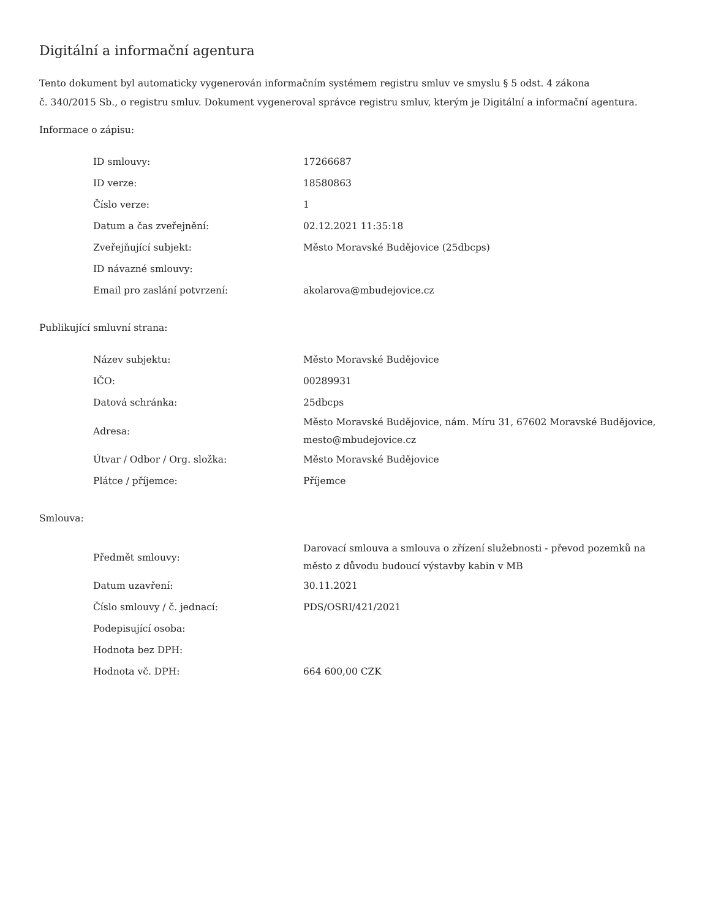Digitální a informační agentura
Tento dokument byl automaticky vygenerován informačním systémem registru smluv ve smyslu § 5 odst. 4 zákona
č. 340/2015 Sb., o registru smluv. Dokument vygeneroval správce registru smluv, kterým je Digitální a informační agentura.
Informace o zápisu:
| ID smlouvy: | 17266687 |
| ID verze: | 18580863 |
| Číslo verze: | 1 |
| Datum a čas zveřejnění: | 02.12.2021 11:35:18 |
| Zveřejňující subjekt: | Město Moravské Budějovice (25dbcps) |
| ID návazné smlouvy: | |
| Email pro zaslání potvrzení: | akolarova@mbudejovice.cz |
Publikující smluvní strana:
| Název subjektu: | Město Moravské Budějovice |
| IČO: | 00289931 |
| Datová schránka: | 25dbcps |
| Adresa: | Město Moravské Budějovice, nám. Míru 31, 67602 Moravské Budějovice, mesto@mbudejovice.cz |
| Útvar / Odbor / Org. složka: | Město Moravské Budějovice |
| Plátce / příjemce: | Příjemce |
Smlouva:
| Předmět smlouvy: | Darovací smlouva a smlouva o zřízení služebnosti - převod pozemků na město z důvodu budoucí výstavby kabin v MB |
| Datum uzavření: | 30.11.2021 |
| Číslo smlouvy / č. jednací: | PDS/OSRI/421/2021 |
| Podepisující osoba: | |
| Hodnota bez DPH: | |
| Hodnota vč. DPH: | 664 600,00 CZK |